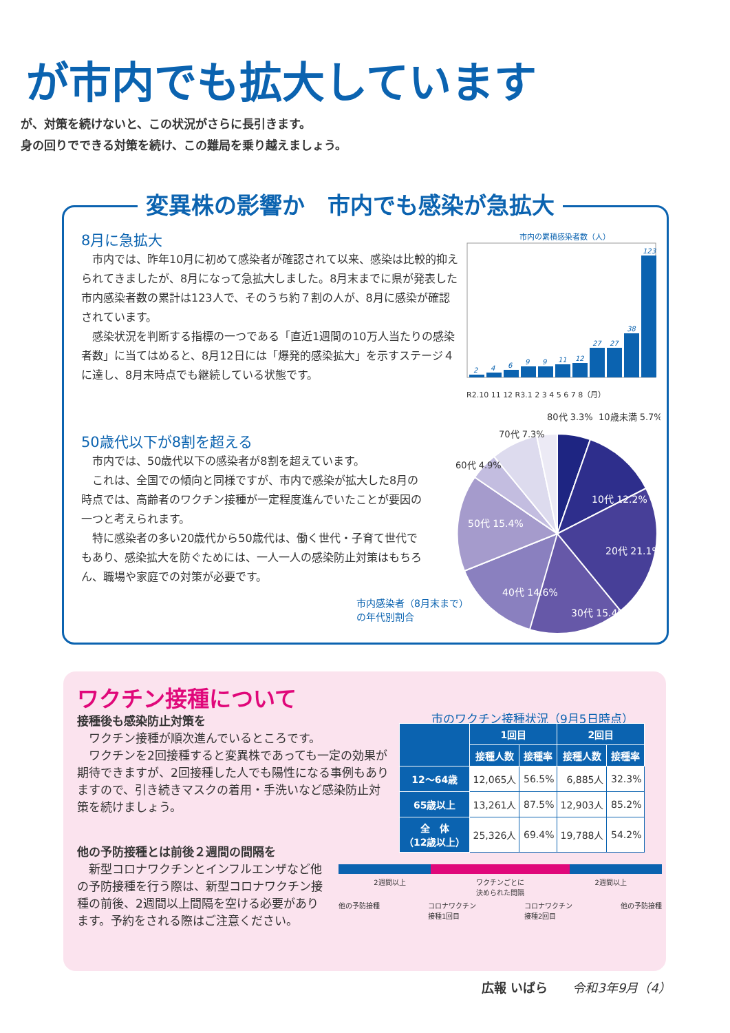が市内でも拡大しています
が、対策を続けないと、この状況がさらに長引きます。
身の回りでできる対策を続け、この難局を乗り越えましょう。
変異株の影響か　市内でも感染が急拡大
8月に急拡大
市内では、昨年10月に初めて感染者が確認されて以来、感染は比較的抑えられてきましたが、8月になって急拡大しました。8月末までに県が発表した市内感染者数の累計は123人で、そのうち約７割の人が、8月に感染が確認されています。
感染状況を判断する指標の一つである「直近1週間の10万人当たりの感染者数」に当てはめると、8月12日には「爆発的感染拡大」を示すステージ４に達し、8月末時点でも継続している状態です。
市内の累積感染者数（人）
2
4
6
9
9
11
12
27
27
38
123
R2.10 11 12 R3.1 2 3 4 5 6 7 8（月）
50歳代以下が8割を超える
市内では、50歳代以下の感染者が8割を超えています。
これは、全国での傾向と同様ですが、市内で感染が拡大した8月の時点では、高齢者のワクチン接種が一定程度進んでいたことが要因の一つと考えられます。
特に感染者の多い20歳代から50歳代は、働く世代・子育て世代でもあり、感染拡大を防ぐためには、一人一人の感染防止対策はもちろん、職場や家庭での対策が必要です。
10代 12.2%
20代 21.1%
30代 15.4%
40代 14.6%
50代 15.4%
60代 4.9%
70代 7.3%
80代 3.3%
10歳未満 5.7%
市内感染者（8月末まで）
の年代別割合
ワクチン接種について
接種後も感染防止対策を
ワクチン接種が順次進んでいるところです。
ワクチンを2回接種すると変異株であっても一定の効果が期待できますが、2回接種した人でも陽性になる事例もありますので、引き続きマスクの着用・手洗いなど感染防止対策を続けましょう。
市のワクチン接種状況（9月5日時点）
| | 1回目 | | 2回目 | |
| --- | --- | --- | --- | --- |
| | 接種人数 | 接種率 | 接種人数 | 接種率 |
| 12～64歳 | 12,065人 | 56.5% | 6,885人 | 32.3% |
| 65歳以上 | 13,261人 | 87.5% | 12,903人 | 85.2% |
| 全 体 （12歳以上） | 25,326人 | 69.4% | 19,788人 | 54.2% |
他の予防接種とは前後２週間の間隔を
新型コロナワクチンとインフルエンザなど他の予防接種を行う際は、新型コロナワクチン接種の前後、2週間以上間隔を空ける必要があります。予約をされる際はご注意ください。
2週間以上 ワクチンごとに
決められた間隔 2週間以上
他の予防接種 コロナワクチン
接種1回目 コロナワクチン
接種2回目 他の予防接種
広報 いばら　　令和3年9月（4）